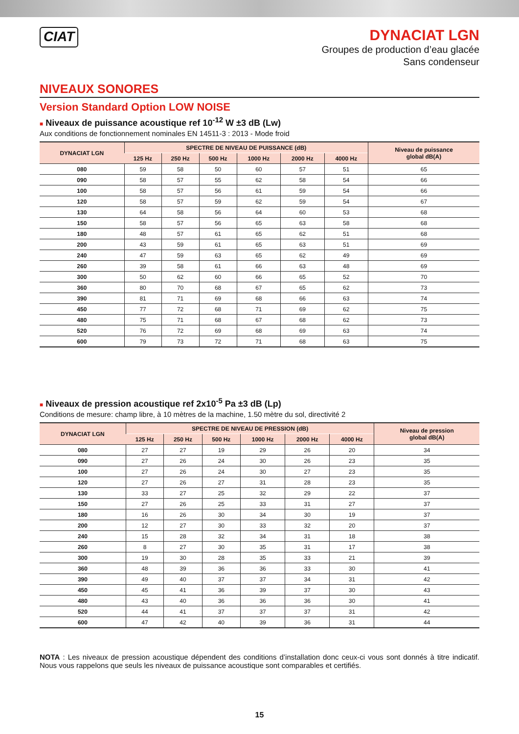CIAT
DYNACIAT LGN
Groupes de production d’eau glacée
Sans condenseur
NIVEAUX SONORES
Version Standard Option LOW NOISE
■ Niveaux de puissance acoustique ref 10<sup>-12</sup> W ±3 dB (Lw)
Aux conditions de fonctionnement nominales EN 14511-3 : 2013 - Mode froid
| DYNACIAT LGN | SPECTRE DE NIVEAU DE PUISSANCE (dB) | | | | | | Niveau de puissance global dB(A) |
| --- | --- | --- | --- | --- | --- | --- | --- |
| | 125 Hz | 250 Hz | 500 Hz | 1000 Hz | 2000 Hz | 4000 Hz | |
| 080 | 59 | 58 | 50 | 60 | 57 | 51 | 65 |
| 090 | 58 | 57 | 55 | 62 | 58 | 54 | 66 |
| 100 | 58 | 57 | 56 | 61 | 59 | 54 | 66 |
| 120 | 58 | 57 | 59 | 62 | 59 | 54 | 67 |
| 130 | 64 | 58 | 56 | 64 | 60 | 53 | 68 |
| 150 | 58 | 57 | 56 | 65 | 63 | 58 | 68 |
| 180 | 48 | 57 | 61 | 65 | 62 | 51 | 68 |
| 200 | 43 | 59 | 61 | 65 | 63 | 51 | 69 |
| 240 | 47 | 59 | 63 | 65 | 62 | 49 | 69 |
| 260 | 39 | 58 | 61 | 66 | 63 | 48 | 69 |
| 300 | 50 | 62 | 60 | 66 | 65 | 52 | 70 |
| 360 | 80 | 70 | 68 | 67 | 65 | 62 | 73 |
| 390 | 81 | 71 | 69 | 68 | 66 | 63 | 74 |
| 450 | 77 | 72 | 68 | 71 | 69 | 62 | 75 |
| 480 | 75 | 71 | 68 | 67 | 68 | 62 | 73 |
| 520 | 76 | 72 | 69 | 68 | 69 | 63 | 74 |
| 600 | 79 | 73 | 72 | 71 | 68 | 63 | 75 |
■ Niveaux de pression acoustique ref 2x10<sup>-5</sup> Pa ±3 dB (Lp)
Conditions de mesure: champ libre, à 10 mètres de la machine, 1.50 mètre du sol, directivité 2
| DYNACIAT LGN | SPECTRE DE NIVEAU DE PRESSION (dB) | | | | | | Niveau de pression global dB(A) |
| --- | --- | --- | --- | --- | --- | --- | --- |
| | 125 Hz | 250 Hz | 500 Hz | 1000 Hz | 2000 Hz | 4000 Hz | |
| 080 | 27 | 27 | 19 | 29 | 26 | 20 | 34 |
| 090 | 27 | 26 | 24 | 30 | 26 | 23 | 35 |
| 100 | 27 | 26 | 24 | 30 | 27 | 23 | 35 |
| 120 | 27 | 26 | 27 | 31 | 28 | 23 | 35 |
| 130 | 33 | 27 | 25 | 32 | 29 | 22 | 37 |
| 150 | 27 | 26 | 25 | 33 | 31 | 27 | 37 |
| 180 | 16 | 26 | 30 | 34 | 30 | 19 | 37 |
| 200 | 12 | 27 | 30 | 33 | 32 | 20 | 37 |
| 240 | 15 | 28 | 32 | 34 | 31 | 18 | 38 |
| 260 | 8 | 27 | 30 | 35 | 31 | 17 | 38 |
| 300 | 19 | 30 | 28 | 35 | 33 | 21 | 39 |
| 360 | 48 | 39 | 36 | 36 | 33 | 30 | 41 |
| 390 | 49 | 40 | 37 | 37 | 34 | 31 | 42 |
| 450 | 45 | 41 | 36 | 39 | 37 | 30 | 43 |
| 480 | 43 | 40 | 36 | 36 | 36 | 30 | 41 |
| 520 | 44 | 41 | 37 | 37 | 37 | 31 | 42 |
| 600 | 47 | 42 | 40 | 39 | 36 | 31 | 44 |
NOTA : Les niveaux de pression acoustique dépendent des conditions d’installation donc ceux-ci vous sont donnés à titre indicatif. Nous vous rappelons que seuls les niveaux de puissance acoustique sont comparables et certifiés.
15